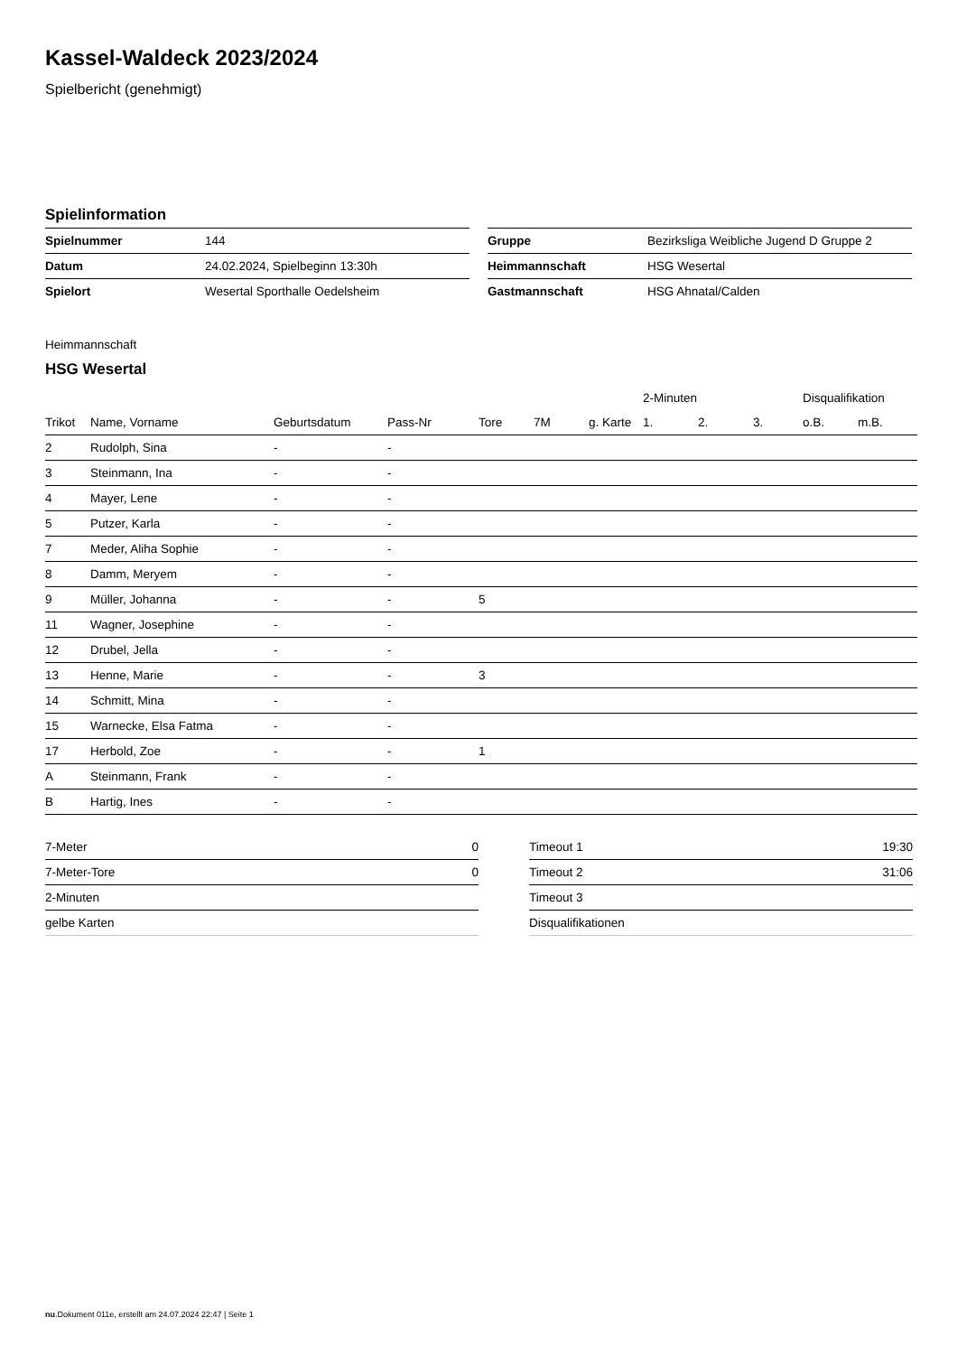Kassel-Waldeck 2023/2024
Spielbericht (genehmigt)
Spielinformation
| Spielnummer | 144 |
| Datum | 24.02.2024, Spielbeginn 13:30h |
| Spielort | Wesertal Sporthalle Oedelsheim |
| Gruppe | Bezirksliga Weibliche Jugend D Gruppe 2 |
| Heimmannschaft | HSG Wesertal |
| Gastmannschaft | HSG Ahnatal/Calden |
Heimmannschaft
HSG Wesertal
| | | | | | | | 2-Minuten | | | Disqualifikation | |
| --- | --- | --- | --- | --- | --- | --- | --- | --- | --- | --- | --- |
| Trikot | Name, Vorname | Geburtsdatum | Pass-Nr | Tore | 7M | g. Karte | 1. | 2. | 3. | o.B. | m.B. |
| 2 | Rudolph, Sina | - | - | | | | | | | | |
| 3 | Steinmann, Ina | - | - | | | | | | | | |
| 4 | Mayer, Lene | - | - | | | | | | | | |
| 5 | Putzer, Karla | - | - | | | | | | | | |
| 7 | Meder, Aliha Sophie | - | - | | | | | | | | |
| 8 | Damm, Meryem | - | - | | | | | | | | |
| 9 | Müller, Johanna | - | - | 5 | | | | | | | |
| 11 | Wagner, Josephine | - | - | | | | | | | | |
| 12 | Drubel, Jella | - | - | | | | | | | | |
| 13 | Henne, Marie | - | - | 3 | | | | | | | |
| 14 | Schmitt, Mina | - | - | | | | | | | | |
| 15 | Warnecke, Elsa Fatma | - | - | | | | | | | | |
| 17 | Herbold, Zoe | - | - | 1 | | | | | | | |
| A | Steinmann, Frank | - | - | | | | | | | | |
| B | Hartig, Ines | - | - | | | | | | | | |
| 7-Meter | 0 |
| 7-Meter-Tore | 0 |
| 2-Minuten | |
| gelbe Karten | |
| Timeout 1 | 19:30 |
| Timeout 2 | 31:06 |
| Timeout 3 | |
| Disqualifikationen | |
nu.Dokument 011e, erstellt am 24.07.2024 22:47 | Seite 1